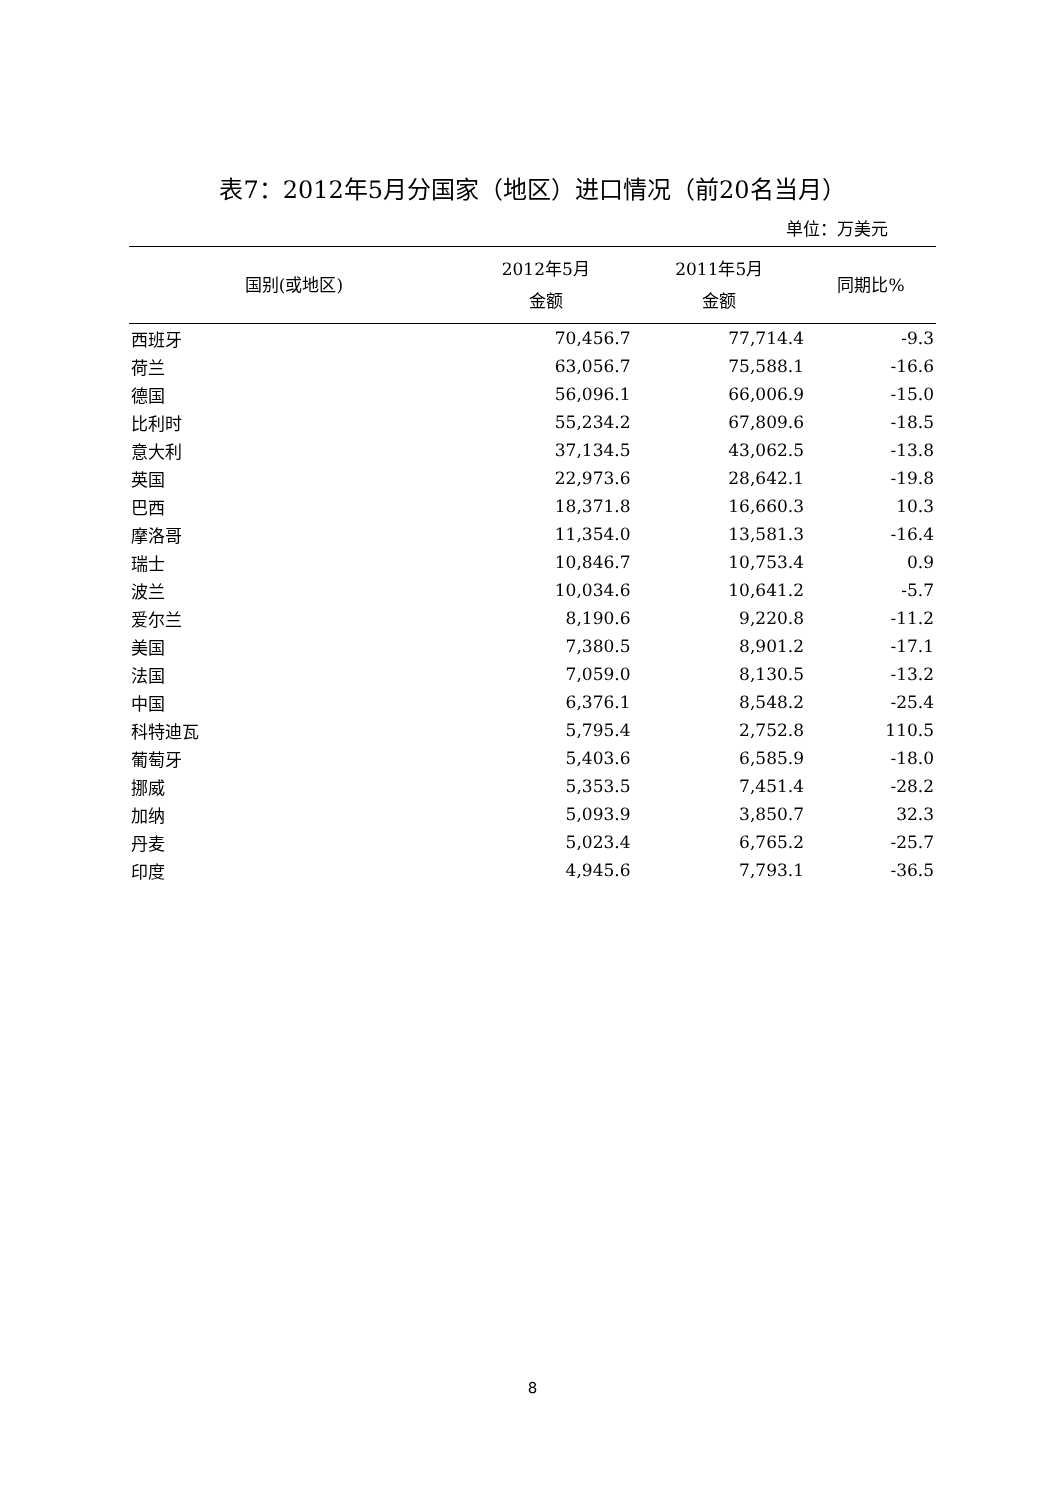表7：2012年5月分国家（地区）进口情况（前20名当月）
单位：万美元
| 国别(或地区) | 2012年5月 金额 | 2011年5月 金额 | 同期比% |
| --- | --- | --- | --- |
| 西班牙 | 70,456.7 | 77,714.4 | -9.3 |
| 荷兰 | 63,056.7 | 75,588.1 | -16.6 |
| 德国 | 56,096.1 | 66,006.9 | -15.0 |
| 比利时 | 55,234.2 | 67,809.6 | -18.5 |
| 意大利 | 37,134.5 | 43,062.5 | -13.8 |
| 英国 | 22,973.6 | 28,642.1 | -19.8 |
| 巴西 | 18,371.8 | 16,660.3 | 10.3 |
| 摩洛哥 | 11,354.0 | 13,581.3 | -16.4 |
| 瑞士 | 10,846.7 | 10,753.4 | 0.9 |
| 波兰 | 10,034.6 | 10,641.2 | -5.7 |
| 爱尔兰 | 8,190.6 | 9,220.8 | -11.2 |
| 美国 | 7,380.5 | 8,901.2 | -17.1 |
| 法国 | 7,059.0 | 8,130.5 | -13.2 |
| 中国 | 6,376.1 | 8,548.2 | -25.4 |
| 科特迪瓦 | 5,795.4 | 2,752.8 | 110.5 |
| 葡萄牙 | 5,403.6 | 6,585.9 | -18.0 |
| 挪威 | 5,353.5 | 7,451.4 | -28.2 |
| 加纳 | 5,093.9 | 3,850.7 | 32.3 |
| 丹麦 | 5,023.4 | 6,765.2 | -25.7 |
| 印度 | 4,945.6 | 7,793.1 | -36.5 |
8